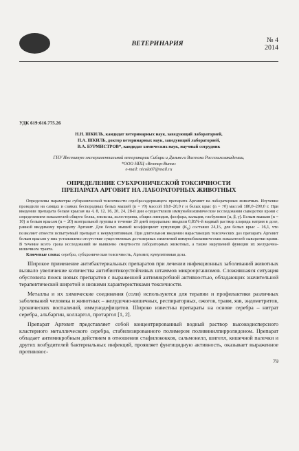ВЕТЕРИНАРИЯ
№ 4
2014
УДК 619:616.775.26
Н.Н. ШКИЛЬ, кандидат ветеринарных наук, заведующий лабораторией,
Н.А. ШКИЛЬ, доктор ветеринарных наук, заведующий лабораторией,
В.А. БУРМИСТРОВ*, кандидат химических наук, научный сотрудник
ГНУ Институт экспериментальной ветеринарии Сибири и Дальнего Востока Россельхозакадемии,
*ООО НПЦ «Вектор-Вита»
e-mail: nicola07@mail.ru
ОПРЕДЕЛЕНИЕ СУБХРОНИЧЕСКОЙ ТОКСИЧНОСТИ
ПРЕПАРАТА АРГОВИТ НА ЛАБОРАТОРНЫХ ЖИВОТНЫХ
Определены параметры субхронической токсичности серебросодержащего препарата Арговит на лабораторных животных. Изучение проводили на самцах и самках беспородных белых мышей (n = 70) массой 18,0–20,0 г и белых крыс (n = 70) массой 180,0–200,0 г. При введении препарата белым крысам на 4, 8, 12, 16, 20, 24, 28-й дни осуществляли иммунобиохимические исследования сыворотки крови с определением показателей общего белка, глюкозы, холестерина, общих липидов, фосфора, кальция, глобулинов (α, β, γ). Белым мышам (n = 10) и белым крысам (n = 20) контрольной группы в течение 29 дней перорально вводили 0,85%-й водный раствор хлорида натрия в дозе, равной вводимому препарату Арговит. Для белых мышей коэффициент кумуляции (K<sub>к</sub>) составил 24,15, для белых крыс – 16,1, что позволяет отнести испытуемый препарат к некумулятивным. При длительном введении нарастающих токсических доз препарата Арговит белым крысам у них установлено отсутствие существенных достоверных изменений иммунобиохимических показателей сыворотки крови. В течение всего срока исследований не выявлено смертности лабораторных животных, а также нарушений функции их желудочно-кишечного тракта.
Ключевые слова: серебро, субхроническая токсичность, Арговит, кумулятивная доза.
Широкое применение антибактериальных препаратов при лечении инфекционных заболеваний животных вызвало увеличение количества антибиотикоустойчивых штаммов микроорганизмов. Сложившаяся ситуация обусловила поиск новых препаратов с выраженной антимикробной активностью, обладающих значительной терапевтической широтой и низкими характеристиками токсичности.
Металлы и их химические соединения (соли) используются для терапии и профилактики различных заболеваний человека и животных – желудочно-кишечных, респираторных, ожогов, травм, язв, эндометритов, хронических воспалений, иммунодефицитов. Широко известны препараты на основе серебра – нитрат серебра, альбаргин, колларгол, протаргол [1, 2].
Препарат Арговит представляет собой концентрированный водный раствор высокодисперсного кластерного металлического серебра, стабилизированного полимером поливинилпирролидоном. Препарат обладает антимикробным действием в отношении стафилококков, сальмонелл, шигелл, кишечной палочки и других возбудителей бактериальных инфекций, проявляет фунгицидную активность, оказывает выраженное противовос-
79